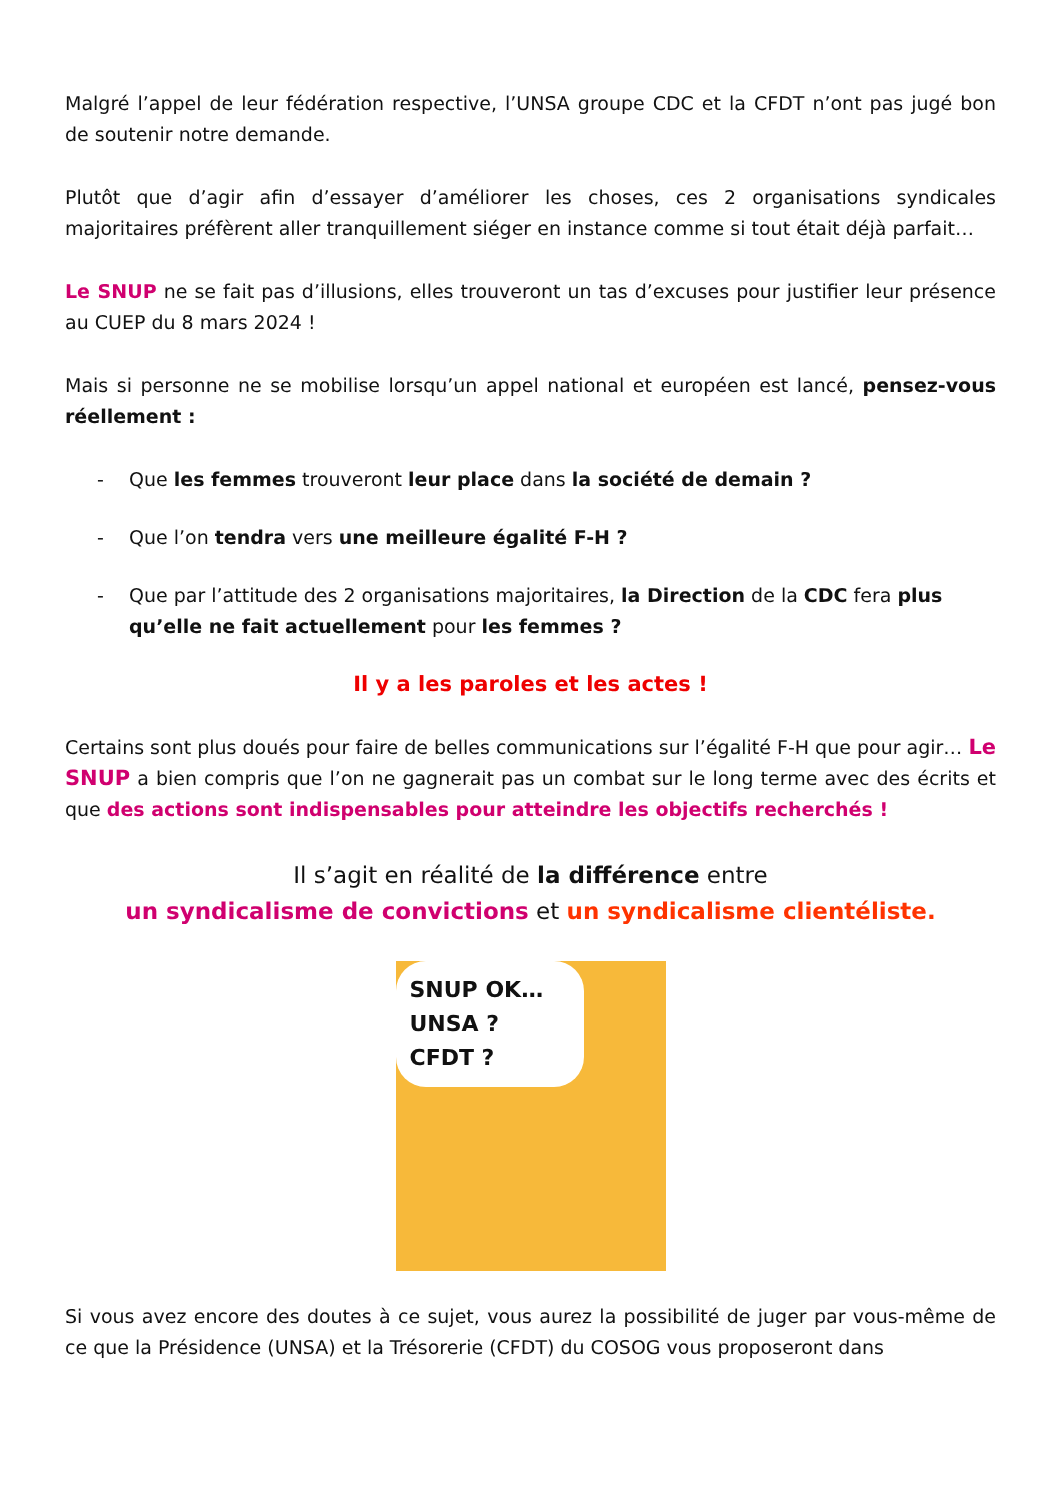Malgré l’appel de leur fédération respective, l’UNSA groupe CDC et la CFDT n’ont pas jugé bon de soutenir notre demande.
Plutôt que d’agir afin d’essayer d’améliorer les choses, ces 2 organisations syndicales majoritaires préfèrent aller tranquillement siéger en instance comme si tout était déjà parfait…
Le SNUP ne se fait pas d’illusions, elles trouveront un tas d’excuses pour justifier leur présence au CUEP du 8 mars 2024 !
Mais si personne ne se mobilise lorsqu’un appel national et européen est lancé, pensez-vous réellement :
- Que les femmes trouveront leur place dans la société de demain ?
- Que l’on tendra vers une meilleure égalité F-H ?
- Que par l’attitude des 2 organisations majoritaires, la Direction de la CDC fera plus qu’elle ne fait actuellement pour les femmes ?
Il y a les paroles et les actes !
Certains sont plus doués pour faire de belles communications sur l’égalité F-H que pour agir… Le SNUP a bien compris que l’on ne gagnerait pas un combat sur le long terme avec des écrits et que des actions sont indispensables pour atteindre les objectifs recherchés !
Il s’agit en réalité de la différence entre
un syndicalisme de convictions et un syndicalisme clientéliste.
SNUP OK…
UNSA ?
CFDT ?
Si vous avez encore des doutes à ce sujet, vous aurez la possibilité de juger par vous-même de ce que la Présidence (UNSA) et la Trésorerie (CFDT) du COSOG vous proposeront dans